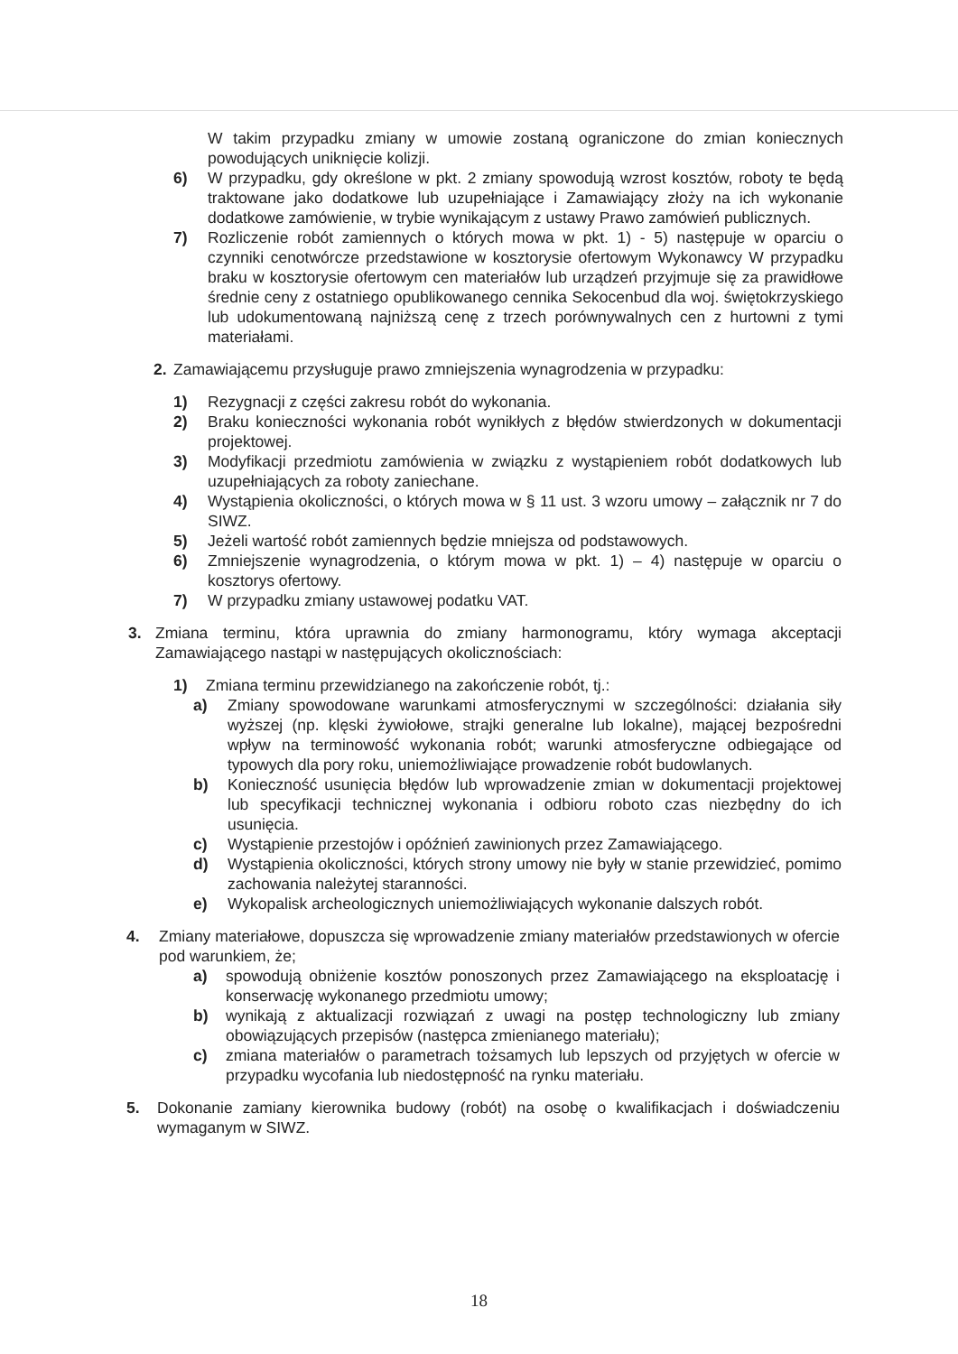W takim przypadku zmiany w umowie zostaną ograniczone do zmian koniecznych powodujących uniknięcie kolizji.
6) W przypadku, gdy określone w pkt. 2 zmiany spowodują wzrost kosztów, roboty te będą traktowane jako dodatkowe lub uzupełniające i Zamawiający złoży na ich wykonanie dodatkowe zamówienie, w trybie wynikającym z ustawy Prawo zamówień publicznych.
7) Rozliczenie robót zamiennych o których mowa w pkt. 1) - 5) następuje w oparciu o czynniki cenotwórcze przedstawione w kosztorysie ofertowym Wykonawcy W przypadku braku w kosztorysie ofertowym cen materiałów lub urządzeń przyjmuje się za prawidłowe średnie ceny z ostatniego opublikowanego cennika Sekocenbud dla woj. świętokrzyskiego lub udokumentowaną najniższą cenę z trzech porównywalnych cen z hurtowni z tymi materiałami.
2. Zamawiającemu przysługuje prawo zmniejszenia wynagrodzenia w przypadku:
1) Rezygnacji z części zakresu robót do wykonania.
2) Braku konieczności wykonania robót wynikłych z błędów stwierdzonych w dokumentacji projektowej.
3) Modyfikacji przedmiotu zamówienia w związku z wystąpieniem robót dodatkowych lub uzupełniających za roboty zaniechane.
4) Wystąpienia okoliczności, o których mowa w § 11 ust. 3 wzoru umowy – załącznik nr 7 do SIWZ.
5) Jeżeli wartość robót zamiennych będzie mniejsza od podstawowych.
6) Zmniejszenie wynagrodzenia, o którym mowa w pkt. 1) – 4) następuje w oparciu o kosztorys ofertowy.
7) W przypadku zmiany ustawowej podatku VAT.
3. Zmiana terminu, która uprawnia do zmiany harmonogramu, który wymaga akceptacji Zamawiającego nastąpi w następujących okolicznościach:
1) Zmiana terminu przewidzianego na zakończenie robót, tj.:
a) Zmiany spowodowane warunkami atmosferycznymi w szczególności: działania siły wyższej (np. klęski żywiołowe, strajki generalne lub lokalne), mającej bezpośredni wpływ na terminowość wykonania robót; warunki atmosferyczne odbiegające od typowych dla pory roku, uniemożliwiające prowadzenie robót budowlanych.
b) Konieczność usunięcia błędów lub wprowadzenie zmian w dokumentacji projektowej lub specyfikacji technicznej wykonania i odbioru roboto czas niezbędny do ich usunięcia.
c) Wystąpienie przestojów i opóźnień zawinionych przez Zamawiającego.
d) Wystąpienia okoliczności, których strony umowy nie były w stanie przewidzieć, pomimo zachowania należytej staranności.
e) Wykopalisk archeologicznych uniemożliwiających wykonanie dalszych robót.
4. Zmiany materiałowe, dopuszcza się wprowadzenie zmiany materiałów przedstawionych w ofercie pod warunkiem, że;
a) spowodują obniżenie kosztów ponoszonych przez Zamawiającego na eksploatację i konserwację wykonanego przedmiotu umowy;
b) wynikają z aktualizacji rozwiązań z uwagi na postęp technologiczny lub zmiany obowiązujących przepisów (następca zmienianego materiału);
c) zmiana materiałów o parametrach tożsamych lub lepszych od przyjętych w ofercie w przypadku wycofania lub niedostępność na rynku materiału.
5. Dokonanie zamiany kierownika budowy (robót) na osobę o kwalifikacjach i doświadczeniu wymaganym w SIWZ.
18